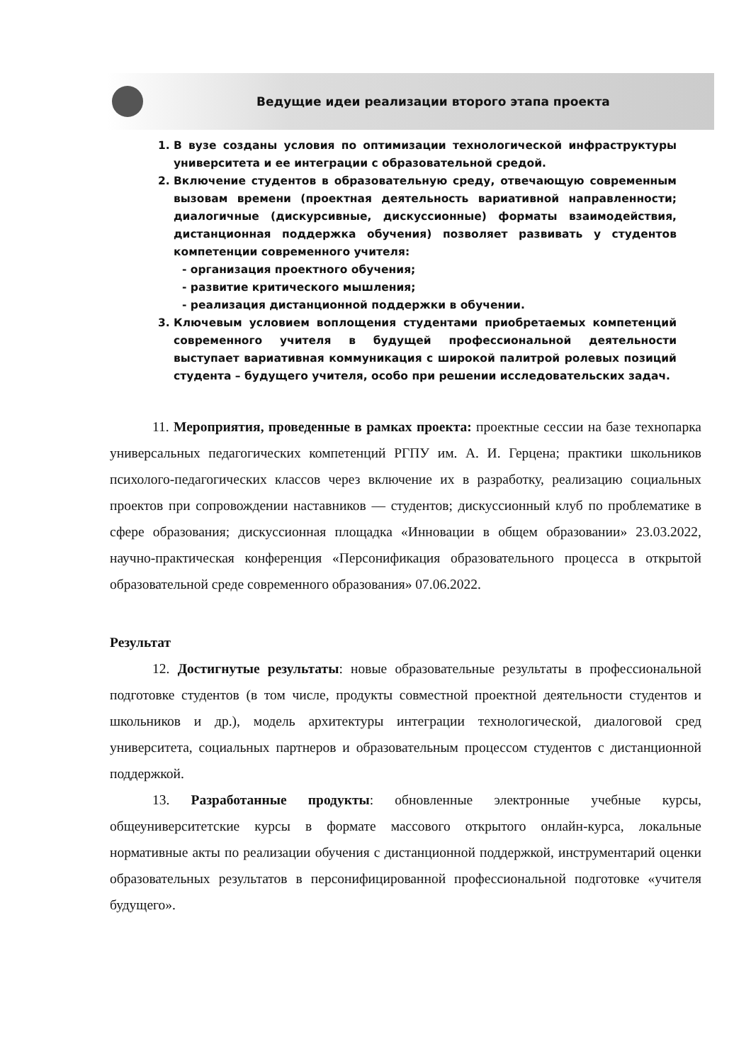Ведущие идеи реализации второго этапа проекта
1. В вузе созданы условия по оптимизации технологической инфраструктуры университета и ее интеграции с образовательной средой.
2. Включение студентов в образовательную среду, отвечающую современным вызовам времени (проектная деятельность вариативной направленности; диалогичные (дискурсивные, дискуссионные) форматы взаимодействия, дистанционная поддержка обучения) позволяет развивать у студентов компетенции современного учителя:
- организация проектного обучения;
- развитие критического мышления;
- реализация дистанционной поддержки в обучении.
3. Ключевым условием воплощения студентами приобретаемых компетенций современного учителя в будущей профессиональной деятельности выступает вариативная коммуникация с широкой палитрой ролевых позиций студента – будущего учителя, особо при решении исследовательских задач.
11. Мероприятия, проведенные в рамках проекта: проектные сессии на базе технопарка универсальных педагогических компетенций РГПУ им. А. И. Герцена; практики школьников психолого-педагогических классов через включение их в разработку, реализацию социальных проектов при сопровождении наставников — студентов; дискуссионный клуб по проблематике в сфере образования; дискуссионная площадка «Инновации в общем образовании» 23.03.2022, научно-практическая конференция «Персонификация образовательного процесса в открытой образовательной среде современного образования» 07.06.2022.
Результат
12. Достигнутые результаты: новые образовательные результаты в профессиональной подготовке студентов (в том числе, продукты совместной проектной деятельности студентов и школьников и др.), модель архитектуры интеграции технологической, диалоговой сред университета, социальных партнеров и образовательным процессом студентов с дистанционной поддержкой.
13. Разработанные продукты: обновленные электронные учебные курсы, общеуниверситетские курсы в формате массового открытого онлайн-курса, локальные нормативные акты по реализации обучения с дистанционной поддержкой, инструментарий оценки образовательных результатов в персонифицированной профессиональной подготовке «учителя будущего».